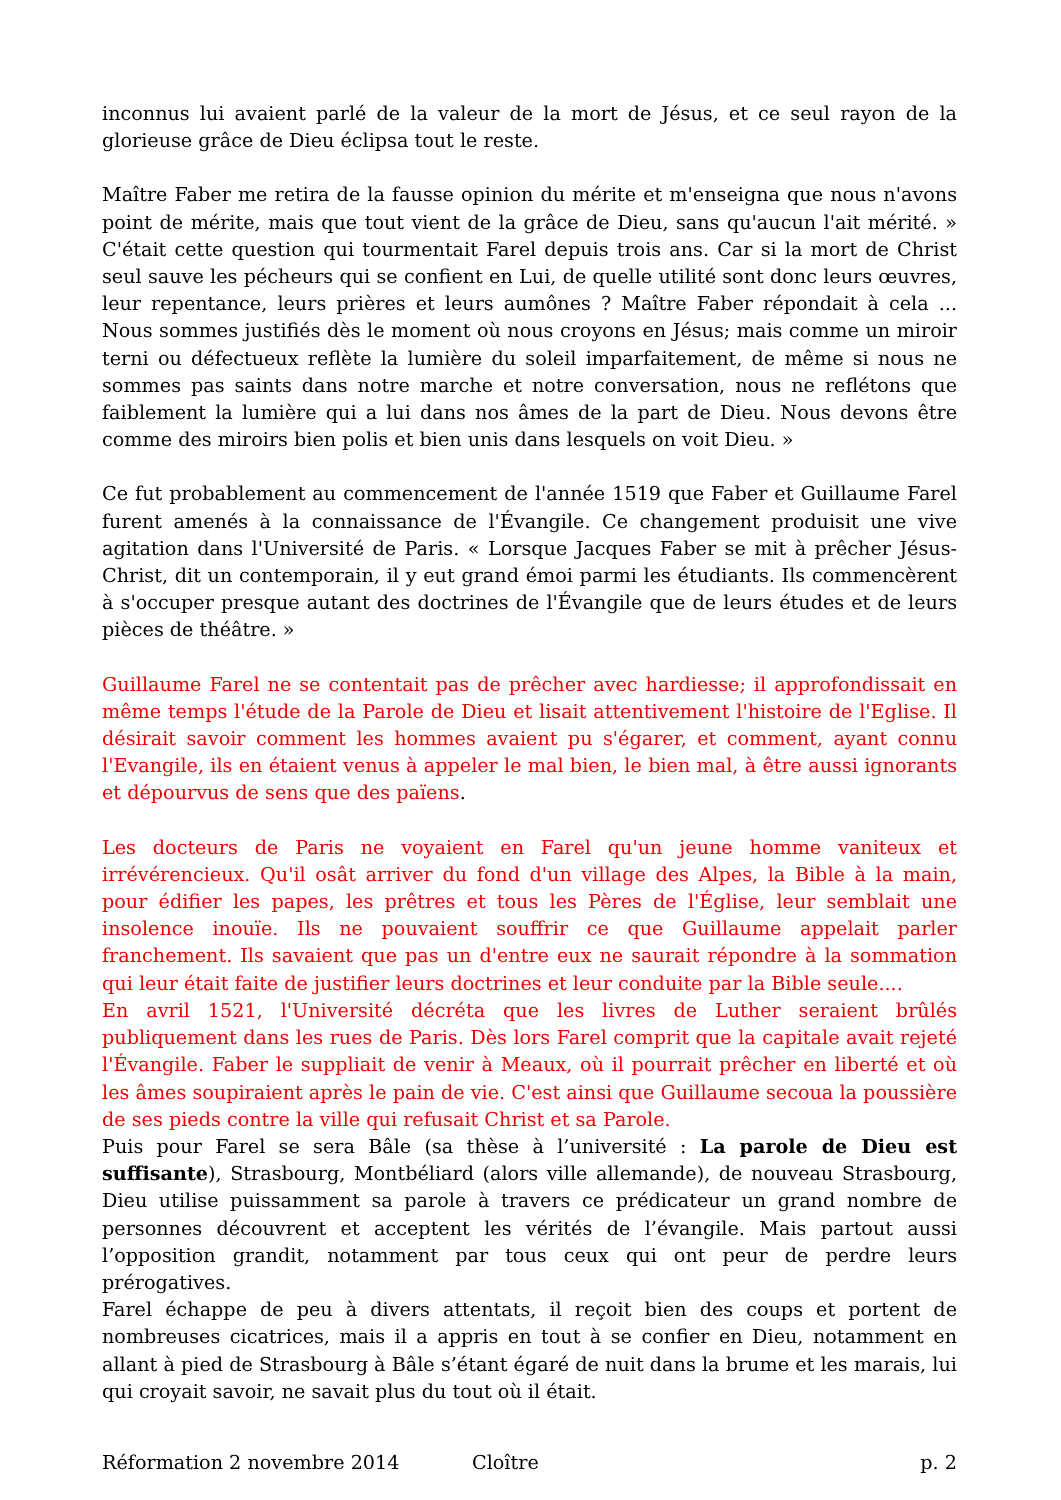inconnus lui avaient parlé de la valeur de la mort de Jésus, et ce seul rayon de la glorieuse grâce de Dieu éclipsa tout le reste.
Maître Faber me retira de la fausse opinion du mérite et m'enseigna que nous n'avons point de mérite, mais que tout vient de la grâce de Dieu, sans qu'aucun l'ait mérité. » C'était cette question qui tourmentait Farel depuis trois ans. Car si la mort de Christ seul sauve les pécheurs qui se confient en Lui, de quelle utilité sont donc leurs œuvres, leur repentance, leurs prières et leurs aumônes ? Maître Faber répondait à cela ... Nous sommes justifiés dès le moment où nous croyons en Jésus; mais comme un miroir terni ou défectueux reflète la lumière du soleil imparfaitement, de même si nous ne sommes pas saints dans notre marche et notre conversation, nous ne reflétons que faiblement la lumière qui a lui dans nos âmes de la part de Dieu. Nous devons être comme des miroirs bien polis et bien unis dans lesquels on voit Dieu. »
Ce fut probablement au commencement de l'année 1519 que Faber et Guillaume Farel furent amenés à la connaissance de l'Évangile. Ce changement produisit une vive agitation dans l'Université de Paris. « Lorsque Jacques Faber se mit à prêcher Jésus-Christ, dit un contemporain, il y eut grand émoi parmi les étudiants. Ils commencèrent à s'occuper presque autant des doctrines de l'Évangile que de leurs études et de leurs pièces de théâtre. »
Guillaume Farel ne se contentait pas de prêcher avec hardiesse; il approfondissait en même temps l'étude de la Parole de Dieu et lisait attentivement l'histoire de l'Eglise. Il désirait savoir comment les hommes avaient pu s'égarer, et comment, ayant connu l'Evangile, ils en étaient venus à appeler le mal bien, le bien mal, à être aussi ignorants et dépourvus de sens que des païens.
Les docteurs de Paris ne voyaient en Farel qu'un jeune homme vaniteux et irrévérencieux. Qu'il osât arriver du fond d'un village des Alpes, la Bible à la main, pour édifier les papes, les prêtres et tous les Pères de l'Église, leur semblait une insolence inouïe. Ils ne pouvaient souffrir ce que Guillaume appelait parler franchement. Ils savaient que pas un d'entre eux ne saurait répondre à la sommation qui leur était faite de justifier leurs doctrines et leur conduite par la Bible seule....
En avril 1521, l'Université décréta que les livres de Luther seraient brûlés publiquement dans les rues de Paris. Dès lors Farel comprit que la capitale avait rejeté l'Évangile. Faber le suppliait de venir à Meaux, où il pourrait prêcher en liberté et où les âmes soupiraient après le pain de vie. C'est ainsi que Guillaume secoua la poussière de ses pieds contre la ville qui refusait Christ et sa Parole.
Puis pour Farel se sera Bâle (sa thèse à l’université : La parole de Dieu est suffisante), Strasbourg, Montbéliard (alors ville allemande), de nouveau Strasbourg, Dieu utilise puissamment sa parole à travers ce prédicateur un grand nombre de personnes découvrent et acceptent les vérités de l’évangile. Mais partout aussi l’opposition grandit, notamment par tous ceux qui ont peur de perdre leurs prérogatives.
Farel échappe de peu à divers attentats, il reçoit bien des coups et portent de nombreuses cicatrices, mais il a appris en tout à se confier en Dieu, notamment en allant à pied de Strasbourg à Bâle s’étant égaré de nuit dans la brume et les marais, lui qui croyait savoir, ne savait plus du tout où il était.
Réformation 2 novembre 2014 Cloître p. 2